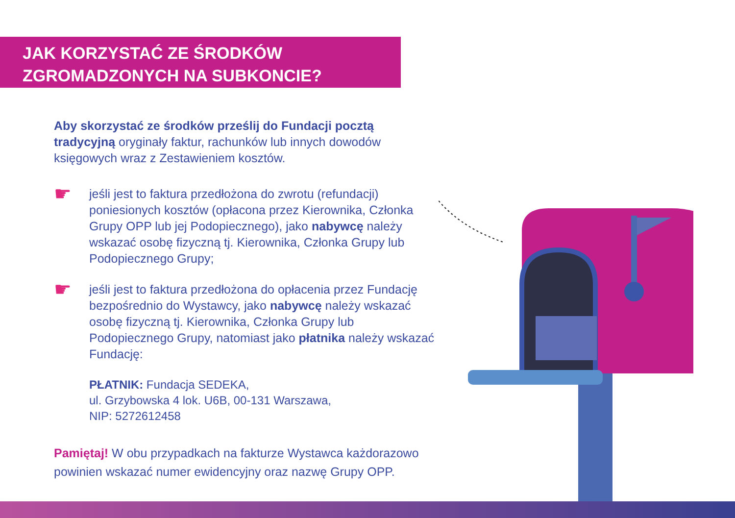JAK KORZYSTAĆ ZE ŚRODKÓW
ZGROMADZONYCH NA SUBKONCIE?
Aby skorzystać ze środków prześlij do Fundacji pocztą tradycyjną oryginały faktur, rachunków lub innych dowodów księgowych wraz z Zestawieniem kosztów.
☛
jeśli jest to faktura przedłożona do zwrotu (refundacji) poniesionych kosztów (opłacona przez Kierownika, Członka Grupy OPP lub jej Podopiecznego), jako nabywcę należy wskazać osobę fizyczną tj. Kierownika, Członka Grupy lub Podopiecznego Grupy;
☛
jeśli jest to faktura przedłożona do opłacenia przez Fundację bezpośrednio do Wystawcy, jako nabywcę należy wskazać osobę fizyczną tj. Kierownika, Członka Grupy lub Podopiecznego Grupy, natomiast jako płatnika należy wskazać Fundację:
PŁATNIK: Fundacja SEDEKA,
ul. Grzybowska 4 lok. U6B, 00-131 Warszawa,
NIP: 5272612458
Pamiętaj! W obu przypadkach na fakturze Wystawca każdorazowo powinien wskazać numer ewidencyjny oraz nazwę Grupy OPP.